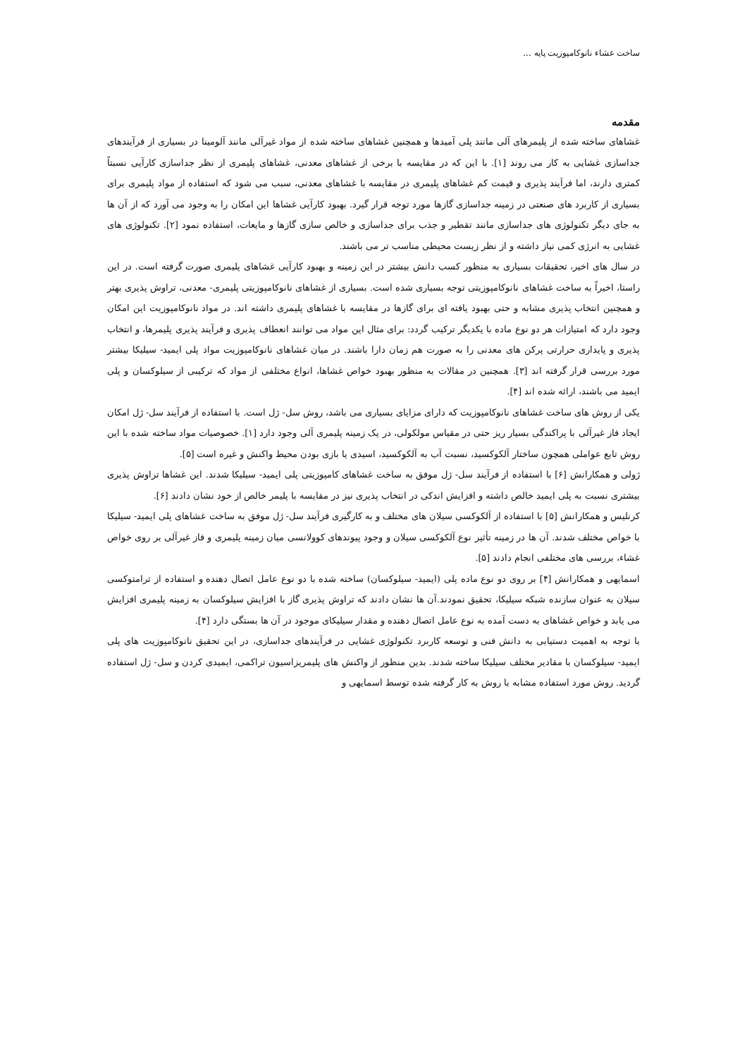ساخت غشاء نانوکامپوزیت پایه ...
مقدمه
غشاهای ساخته شده از پلیمرهای آلی مانند پلی آمیدها و همچنین غشاهای ساخته شده از مواد غیرآلی مانند آلومینا در بسیاری از فرآیندهای جداسازی غشایی به کار می روند [۱]. با این که در مقایسه با برخی از غشاهای معدنی، غشاهای پلیمری از نظر جداسازی کارآیی نسبتاً کمتری دارند، اما فرآیند پذیری و قیمت کم غشاهای پلیمری در مقایسه با غشاهای معدنی، سبب می شود که استفاده از مواد پلیمری برای بسیاری از کاربرد های صنعتی در زمینه جداسازی گازها مورد توجه قرار گیرد. بهبود کارآیی غشاها این امکان را به وجود می آورد که از آن ها به جای دیگر تکنولوژی های جداسازی مانند تقطیر و جذب برای جداسازی و خالص سازی گازها و مایعات، استفاده نمود [۲]. تکنولوژی های غشایی به انرژی کمی نیاز داشته و از نظر زیست محیطی مناسب تر می باشند.
در سال های اخیر، تحقیقات بسیاری به منظور کسب دانش بیشتر در این زمینه و بهبود کارآیی غشاهای پلیمری صورت گرفته است. در این راستا، اخیراً به ساخت غشاهای نانوکامپوزیتی توجه بسیاری شده است. بسیاری از غشاهای نانوکامپوزیتی پلیمری- معدنی، تراوش پذیری بهتر و همچنین انتخاب پذیری مشابه و حتی بهبود یافته ای برای گازها در مقایسه با غشاهای پلیمری داشته اند. در مواد نانوکامپوزیت این امکان وجود دارد که امتیازات هر دو نوع ماده با یکدیگر ترکیب گردد: برای مثال این مواد می توانند انعطاف پذیری و فرآیند پذیری پلیمرها، و انتخاب پذیری و پایداری حرارتی پرکن های معدنی را به صورت هم زمان دارا باشند. در میان غشاهای نانوکامپوزیت مواد پلی ایمید- سیلیکا بیشتر مورد بررسی قرار گرفته اند [۳]. همچنین در مقالات به منظور بهبود خواص غشاها، انواع مختلفی از مواد که ترکیبی از سیلوکسان و پلی ایمید می باشند، ارائه شده اند [۴].
یکی از روش های ساخت غشاهای نانوکامپوزیت که دارای مزایای بسیاری می باشد، روش سل- ژل است. با استفاده از فرآیند سل- ژل امکان ایجاد فاز غیرآلی با پراکندگی بسیار ریز حتی در مقیاس مولکولی، در یک زمینه پلیمری آلی وجود دارد [۱]. خصوصیات مواد ساخته شده با این روش تابع عواملی همچون ساختار آلکوکسید، نسبت آب به آلکوکسید، اسیدی یا بازی بودن محیط واکنش و غیره است [۵].
ژولی و همکارانش [۶] با استفاده از فرآیند سل- ژل موفق به ساخت غشاهای کامپوزیتی پلی ایمید- سیلیکا شدند. این غشاها تراوش پذیری بیشتری نسبت به پلی ایمید خالص داشته و افزایش اندکی در انتخاب پذیری نیز در مقایسه با پلیمر خالص از خود نشان دادند [۶].
کرنلیس و همکارانش [۵] با استفاده از آلکوکسی سیلان های مختلف و به کارگیری فرآیند سل- ژل موفق به ساخت غشاهای پلی ایمید- سیلیکا با خواص مختلف شدند. آن ها در زمینه تأثیر نوع آلکوکسی سیلان و وجود پیوندهای کوولانسی میان زمینه پلیمری و فاز غیرآلی بر روی خواص غشاء، بررسی های مختلفی انجام دادند [۵].
اسمایهی و همکارانش [۴] بر روی دو نوع ماده پلی (ایمید- سیلوکسان) ساخته شده با دو نوع عامل اتصال دهنده و استفاده از ترامتوکسی سیلان به عنوان سازنده شبکه سیلیکا، تحقیق نمودند.آن ها نشان دادند که تراوش پذیری گاز با افزایش سیلوکسان به زمینه پلیمری افزایش می یابد و خواص غشاهای به دست آمده به نوع عامل اتصال دهنده و مقدار سیلیکای موجود در آن ها بستگی دارد [۴].
با توجه به اهمیت دستیابی به دانش فنی و توسعه کاربرد تکنولوژی غشایی در فرآیندهای جداسازی، در این تحقیق نانوکامپوزیت های پلی ایمید- سیلوکسان با مقادیر مختلف سیلیکا ساخته شدند. بدین منظور از واکنش های پلیمریزاسیون تراکمی، ایمیدی کردن و سل- ژل استفاده گردید. روش مورد استفاده مشابه با روش به کار گرفته شده توسط اسمایهی و